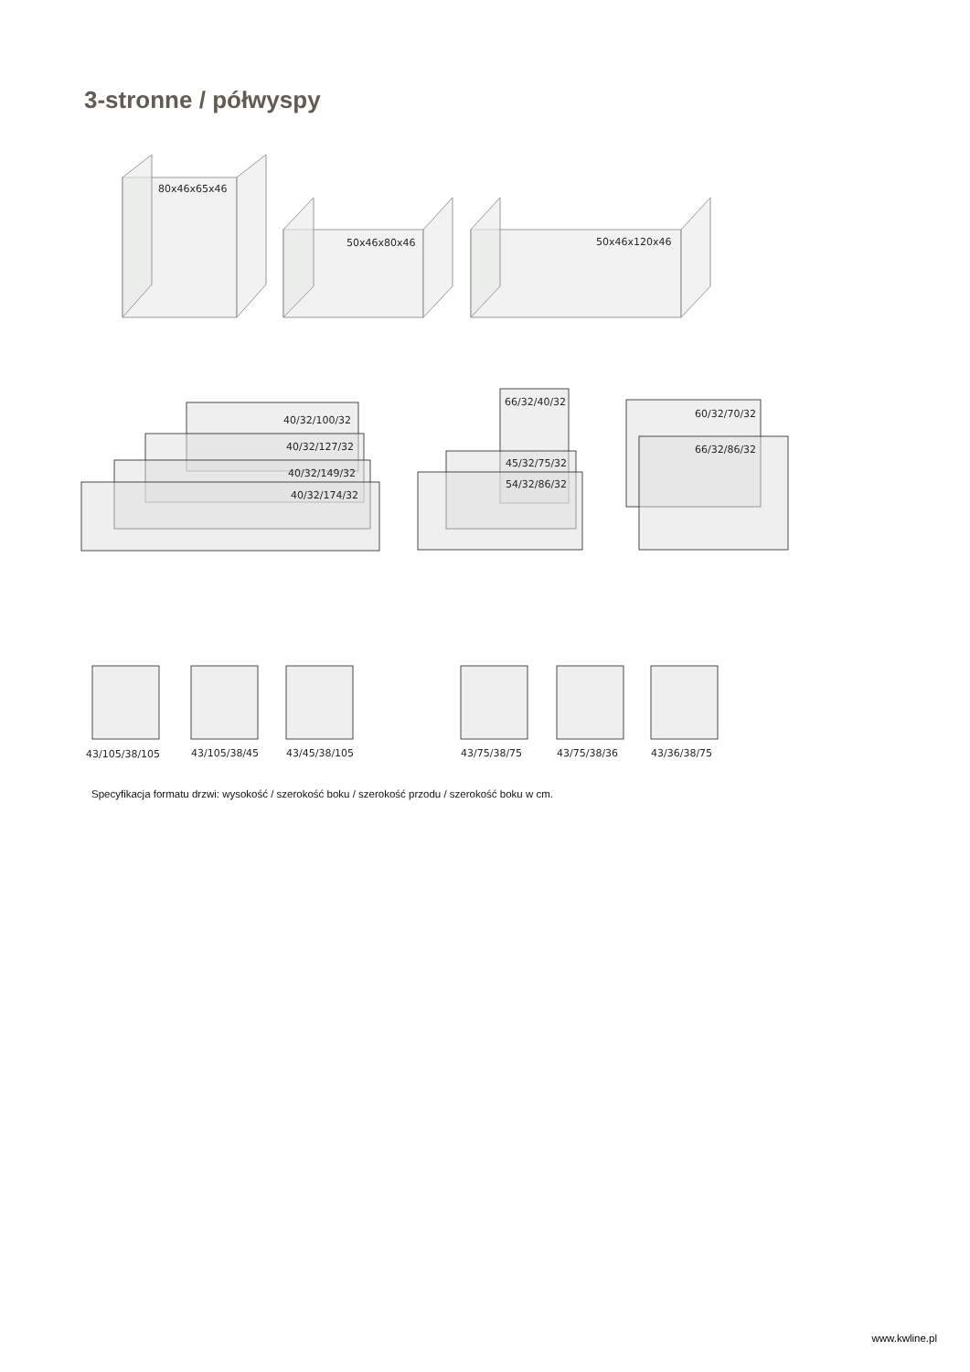3-stronne / półwyspy
80x46x65x46
50x46x80x46
50x46x120x46
40/32/100/32
40/32/127/32
40/32/149/32
40/32/174/32
66/32/40/32
45/32/75/32
54/32/86/32
60/32/70/32
66/32/86/32
43/105/38/105
43/105/38/45
43/45/38/105
43/75/38/75
43/75/38/36
43/36/38/75
Specyfikacja formatu drzwi: wysokość / szerokość boku / szerokość przodu / szerokość boku w cm.
www.kwline.pl